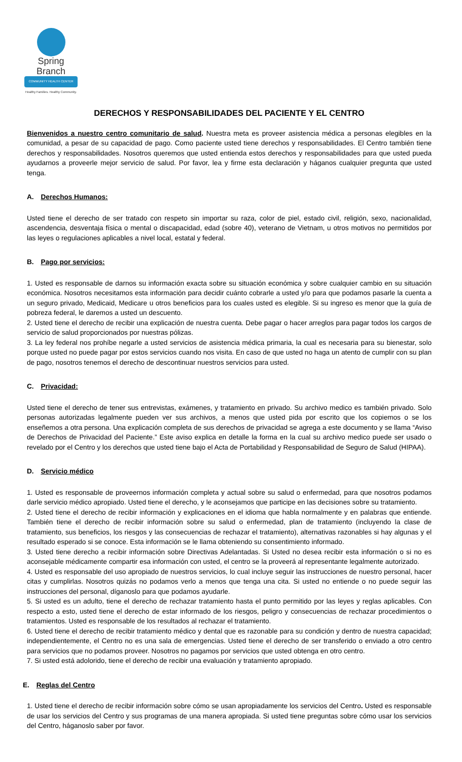Spring Branch
COMMUNITY HEALTH CENTER
Healthy Families. Healthy Community.
DERECHOS Y RESPONSABILIDADES DEL PACIENTE Y EL CENTRO
Bienvenidos a nuestro centro comunitario de salud. Nuestra meta es proveer asistencia médica a personas elegibles en la comunidad, a pesar de su capacidad de pago. Como paciente usted tiene derechos y responsabilidades. El Centro también tiene derechos y responsabilidades. Nosotros queremos que usted entienda estos derechos y responsabilidades para que usted pueda ayudarnos a proveerle mejor servicio de salud. Por favor, lea y firme esta declaración y háganos cualquier pregunta que usted tenga.
A. Derechos Humanos:
Usted tiene el derecho de ser tratado con respeto sin importar su raza, color de piel, estado civil, religión, sexo, nacionalidad, ascendencia, desventaja física o mental o discapacidad, edad (sobre 40), veterano de Vietnam, u otros motivos no permitidos por las leyes o regulaciones aplicables a nivel local, estatal y federal.
B. Pago por servicios:
1. Usted es responsable de darnos su información exacta sobre su situación económica y sobre cualquier cambio en su situación económica. Nosotros necesitamos esta información para decidir cuánto cobrarle a usted y/o para que podamos pasarle la cuenta a un seguro privado, Medicaid, Medicare u otros beneficios para los cuales usted es elegible. Si su ingreso es menor que la guía de pobreza federal, le daremos a usted un descuento.
2. Usted tiene el derecho de recibir una explicación de nuestra cuenta. Debe pagar o hacer arreglos para pagar todos los cargos de servicio de salud proporcionados por nuestras pólizas.
3. La ley federal nos prohíbe negarle a usted servicios de asistencia médica primaria, la cual es necesaria para su bienestar, solo porque usted no puede pagar por estos servicios cuando nos visita. En caso de que usted no haga un atento de cumplir con su plan de pago, nosotros tenemos el derecho de descontinuar nuestros servicios para usted.
C. Privacidad:
Usted tiene el derecho de tener sus entrevistas, exámenes, y tratamiento en privado. Su archivo medico es también privado. Solo personas autorizadas legalmente pueden ver sus archivos, a menos que usted pida por escrito que los copiemos o se los enseñemos a otra persona. Una explicación completa de sus derechos de privacidad se agrega a este documento y se llama “Aviso de Derechos de Privacidad del Paciente.” Este aviso explica en detalle la forma en la cual su archivo medico puede ser usado o revelado por el Centro y los derechos que usted tiene bajo el Acta de Portabilidad y Responsabilidad de Seguro de Salud (HIPAA).
D. Servicio médico
1. Usted es responsable de proveernos información completa y actual sobre su salud o enfermedad, para que nosotros podamos darle servicio médico apropiado. Usted tiene el derecho, y le aconsejamos que participe en las decisiones sobre su tratamiento.
2. Usted tiene el derecho de recibir información y explicaciones en el idioma que habla normalmente y en palabras que entiende. También tiene el derecho de recibir información sobre su salud o enfermedad, plan de tratamiento (incluyendo la clase de tratamiento, sus beneficios, los riesgos y las consecuencias de rechazar el tratamiento), alternativas razonables si hay algunas y el resultado esperado si se conoce. Esta información se le llama obteniendo su consentimiento informado.
3. Usted tiene derecho a recibir información sobre Directivas Adelantadas. Si Usted no desea recibir esta información o si no es aconsejable médicamente compartir esa información con usted, el centro se la proveerá al representante legalmente autorizado.
4. Usted es responsable del uso apropiado de nuestros servicios, lo cual incluye seguir las instrucciones de nuestro personal, hacer citas y cumplirlas. Nosotros quizás no podamos verlo a menos que tenga una cita. Si usted no entiende o no puede seguir las instrucciones del personal, díganoslo para que podamos ayudarle.
5. Si usted es un adulto, tiene el derecho de rechazar tratamiento hasta el punto permitido por las leyes y reglas aplicables. Con respecto a esto, usted tiene el derecho de estar informado de los riesgos, peligro y consecuencias de rechazar procedimientos o tratamientos. Usted es responsable de los resultados al rechazar el tratamiento.
6. Usted tiene el derecho de recibir tratamiento médico y dental que es razonable para su condición y dentro de nuestra capacidad; independientemente, el Centro no es una sala de emergencias. Usted tiene el derecho de ser transferido o enviado a otro centro para servicios que no podamos proveer. Nosotros no pagamos por servicios que usted obtenga en otro centro.
7. Si usted está adolorido, tiene el derecho de recibir una evaluación y tratamiento apropiado.
E. Reglas del Centro
1. Usted tiene el derecho de recibir información sobre cómo se usan apropiadamente los servicios del Centro. Usted es responsable de usar los servicios del Centro y sus programas de una manera apropiada. Si usted tiene preguntas sobre cómo usar los servicios del Centro, háganoslo saber por favor.